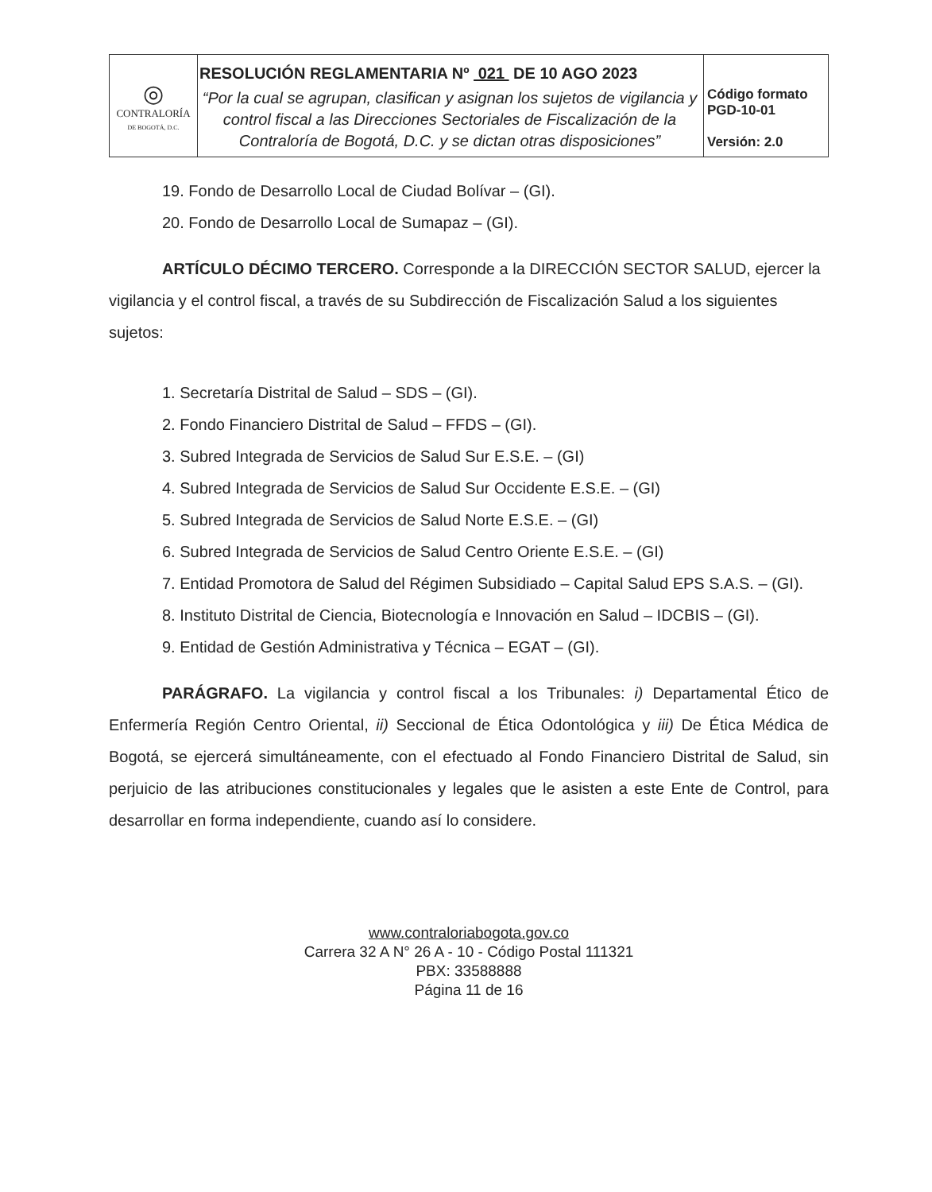| ◎ CONTRALORÍA DE BOGOTÁ, D.C. | RESOLUCIÓN REGLAMENTARIA Nº 021 DE 10 AGO 2023 “Por la cual se agrupan, clasifican y asignan los sujetos de vigilancia y control fiscal a las Direcciones Sectoriales de Fiscalización de la Contraloría de Bogotá, D.C. y se dictan otras disposiciones” | Código formato PGD-10-01 Versión: 2.0 |
19. Fondo de Desarrollo Local de Ciudad Bolívar – (GI).
20. Fondo de Desarrollo Local de Sumapaz – (GI).
ARTÍCULO DÉCIMO TERCERO. Corresponde a la DIRECCIÓN SECTOR SALUD, ejercer la vigilancia y el control fiscal, a través de su Subdirección de Fiscalización Salud a los siguientes sujetos:
1. Secretaría Distrital de Salud – SDS – (GI).
2. Fondo Financiero Distrital de Salud – FFDS – (GI).
3. Subred Integrada de Servicios de Salud Sur E.S.E. – (GI)
4. Subred Integrada de Servicios de Salud Sur Occidente E.S.E. – (GI)
5. Subred Integrada de Servicios de Salud Norte E.S.E. – (GI)
6. Subred Integrada de Servicios de Salud Centro Oriente E.S.E. – (GI)
7. Entidad Promotora de Salud del Régimen Subsidiado – Capital Salud EPS S.A.S. – (GI).
8. Instituto Distrital de Ciencia, Biotecnología e Innovación en Salud – IDCBIS – (GI).
9. Entidad de Gestión Administrativa y Técnica – EGAT – (GI).
PARÁGRAFO. La vigilancia y control fiscal a los Tribunales: i) Departamental Ético de Enfermería Región Centro Oriental, ii) Seccional de Ética Odontológica y iii) De Ética Médica de Bogotá, se ejercerá simultáneamente, con el efectuado al Fondo Financiero Distrital de Salud, sin perjuicio de las atribuciones constitucionales y legales que le asisten a este Ente de Control, para desarrollar en forma independiente, cuando así lo considere.
www.contraloriabogota.gov.co
Carrera 32 A N° 26 A - 10 - Código Postal 111321
PBX: 33588888
Página 11 de 16